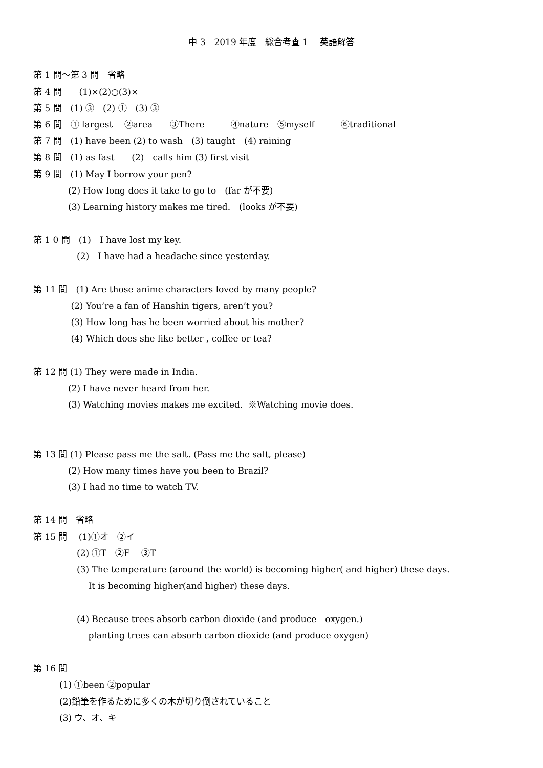中 3　2019 年度　総合考査 1　 英語解答
第 1 問〜第 3 問　省略
第 4 問　　(1)×(2)○(3)×
第 5 問　(1) ③　(2) ①　(3) ③
第 6 問　① largest　 ②area　　③There　　　④nature　⑤myself　　　⑥traditional
第 7 問　(1) have been (2) to wash　(3) taught　(4) raining
第 8 問　(1) as fast　　(2)　calls him (3) first visit
第 9 問　(1) May I borrow your pen?
　　　　(2) How long does it take to go to　(far が不要)
　　　　(3) Learning history makes me tired.　(looks が不要)
第 1 0 問　(1)　I have lost my key.
　　　　　(2)　I have had a headache since yesterday.
第 11 問　(1) Are those anime characters loved by many people?
　　　　 (2) You’re a fan of Hanshin tigers, aren’t you?
　　　　 (3) How long has he been worried about his mother?
　　　　 (4) Which does she like better , coffee or tea?
第 12 問 (1) They were made in India.
　　　　(2) I have never heard from her.
　　　　(3) Watching movies makes me excited. ※Watching movie does.
第 13 問 (1) Please pass me the salt. (Pass me the salt, please)
　　　　(2) How many times have you been to Brazil?
　　　　(3) I had no time to watch TV.
第 14 問　省略
第 15 問　 (1)①オ　②イ
　　　　　(2) ①T　②F　 ③T
　　　　　(3) The temperature (around the world) is becoming higher( and higher) these days.
　　　　　　 It is becoming higher(and higher) these days.
　　　　　(4) Because trees absorb carbon dioxide (and produce　oxygen.)
　　　　　　 planting trees can absorb carbon dioxide (and produce oxygen)
第 16 問
　　　(1) ①been ②popular
　　　(2)鉛筆を作るために多くの木が切り倒されていること
　　　(3) ウ、オ、キ